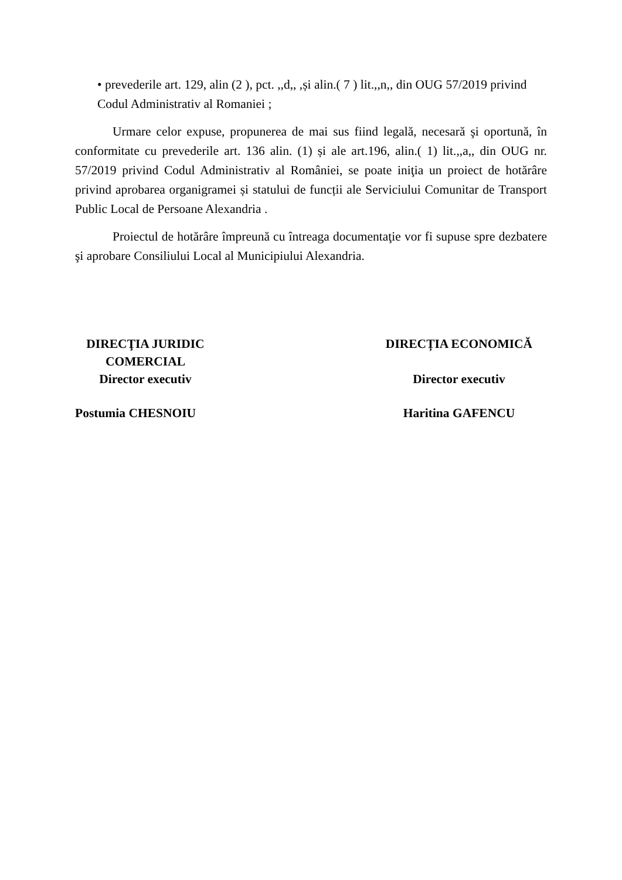• prevederile art. 129, alin (2 ), pct. ,,d,, ,și alin.( 7 ) lit.,,n,, din OUG 57/2019 privind Codul Administrativ al Romaniei ;
Urmare celor expuse, propunerea de mai sus fiind legală, necesară şi oportună, în conformitate cu prevederile art. 136 alin. (1) și ale art.196, alin.( 1) lit.,,a,, din OUG nr. 57/2019 privind Codul Administrativ al României, se poate iniţia un proiect de hotărâre privind aprobarea organigramei și statului de funcții ale Serviciului Comunitar de Transport Public Local de Persoane Alexandria .
Proiectul de hotărâre împreună cu întreaga documentaţie vor fi supuse spre dezbatere şi aprobare Consiliului Local al Municipiului Alexandria.
DIRECŢIA JURIDIC COMERCIAL
Director executiv
Postumia CHESNOIU
DIRECȚIA ECONOMICĂ
Director executiv
Haritina GAFENCU